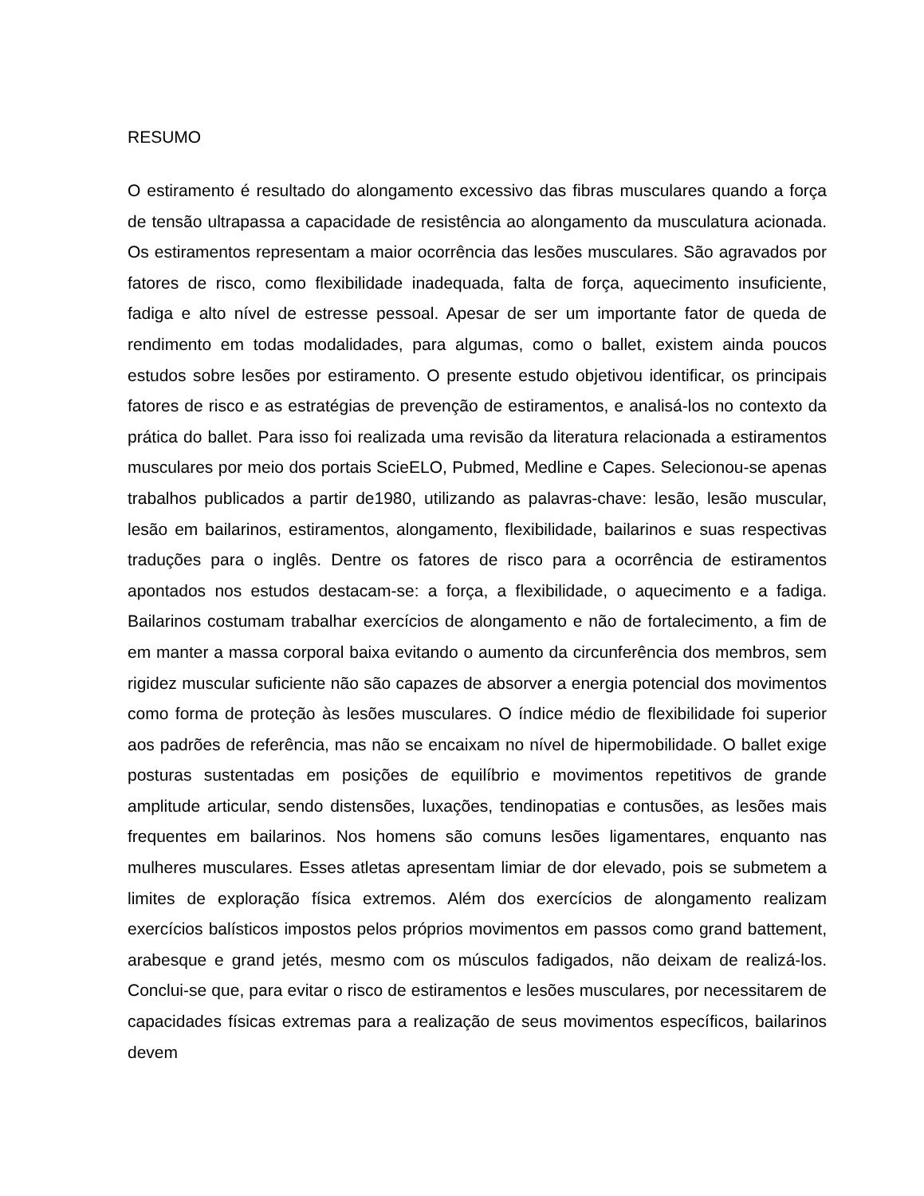RESUMO
O estiramento é resultado do alongamento excessivo das fibras musculares quando a força de tensão ultrapassa a capacidade de resistência ao alongamento da musculatura acionada. Os estiramentos representam a maior ocorrência das lesões musculares. São agravados por fatores de risco, como flexibilidade inadequada, falta de força, aquecimento insuficiente, fadiga e alto nível de estresse pessoal. Apesar de ser um importante fator de queda de rendimento em todas modalidades, para algumas, como o ballet, existem ainda poucos estudos sobre lesões por estiramento. O presente estudo objetivou identificar, os principais fatores de risco e as estratégias de prevenção de estiramentos, e analisá-los no contexto da prática do ballet. Para isso foi realizada uma revisão da literatura relacionada a estiramentos musculares por meio dos portais ScieELO, Pubmed, Medline e Capes. Selecionou-se apenas trabalhos publicados a partir de1980, utilizando as palavras-chave: lesão, lesão muscular, lesão em bailarinos, estiramentos, alongamento, flexibilidade, bailarinos e suas respectivas traduções para o inglês. Dentre os fatores de risco para a ocorrência de estiramentos apontados nos estudos destacam-se: a força, a flexibilidade, o aquecimento e a fadiga. Bailarinos costumam trabalhar exercícios de alongamento e não de fortalecimento, a fim de em manter a massa corporal baixa evitando o aumento da circunferência dos membros, sem rigidez muscular suficiente não são capazes de absorver a energia potencial dos movimentos como forma de proteção às lesões musculares. O índice médio de flexibilidade foi superior aos padrões de referência, mas não se encaixam no nível de hipermobilidade. O ballet exige posturas sustentadas em posições de equilíbrio e movimentos repetitivos de grande amplitude articular, sendo distensões, luxações, tendinopatias e contusões, as lesões mais frequentes em bailarinos. Nos homens são comuns lesões ligamentares, enquanto nas mulheres musculares. Esses atletas apresentam limiar de dor elevado, pois se submetem a limites de exploração física extremos. Além dos exercícios de alongamento realizam exercícios balísticos impostos pelos próprios movimentos em passos como grand battement, arabesque e grand jetés, mesmo com os músculos fadigados, não deixam de realizá-los. Conclui-se que, para evitar o risco de estiramentos e lesões musculares, por necessitarem de capacidades físicas extremas para a realização de seus movimentos específicos, bailarinos devem